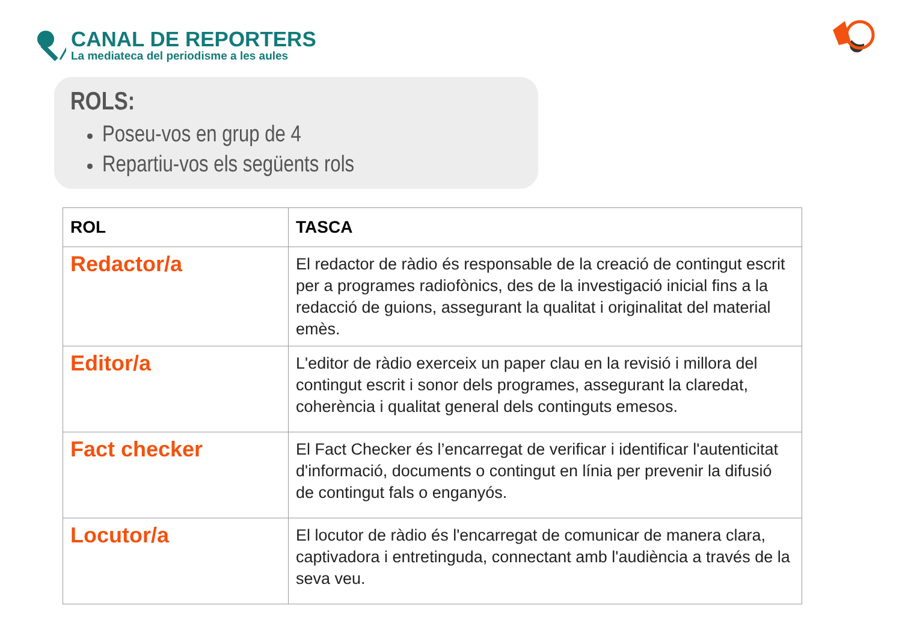CANAL DE REPORTERS
La mediateca del periodisme a les aules
ROLS:
Poseu-vos en grup de 4
Repartiu-vos els següents rols
| ROL | TASCA |
| --- | --- |
| Redactor/a | El redactor de ràdio és responsable de la creació de contingut escrit per a programes radiofònics, des de la investigació inicial fins a la redacció de guions, assegurant la qualitat i originalitat del material emès. |
| Editor/a | L'editor de ràdio exerceix un paper clau en la revisió i millora del contingut escrit i sonor dels programes, assegurant la claredat, coherència i qualitat general dels continguts emesos. |
| Fact checker | El Fact Checker és l’encarregat de verificar i identificar l'autenticitat d'informació, documents o contingut en línia per prevenir la difusió de contingut fals o enganyós. |
| Locutor/a | El locutor de ràdio és l'encarregat de comunicar de manera clara, captivadora i entretinguda, connectant amb l'audiència a través de la seva veu. |